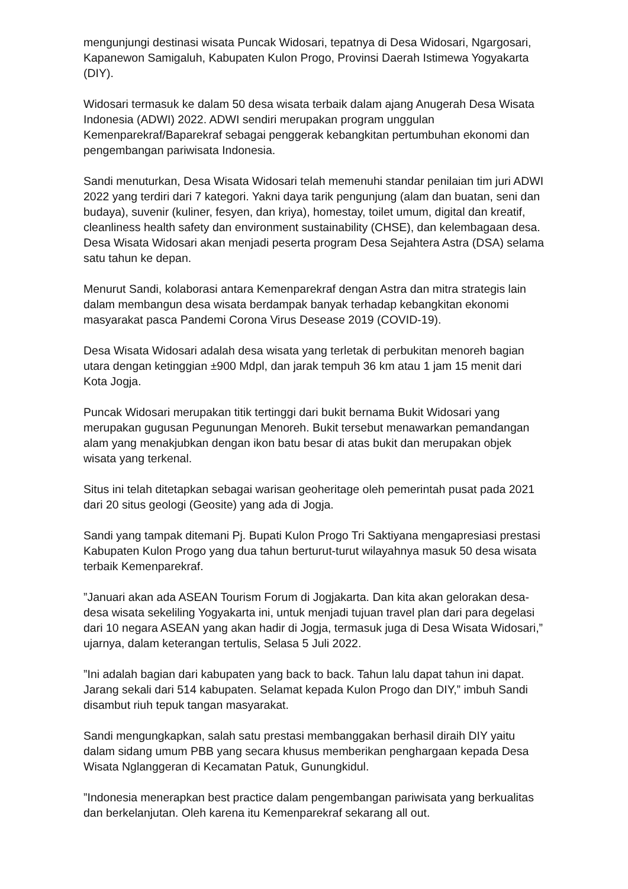mengunjungi destinasi wisata Puncak Widosari, tepatnya di Desa Widosari, Ngargosari, Kapanewon Samigaluh, Kabupaten Kulon Progo, Provinsi Daerah Istimewa Yogyakarta (DIY).
Widosari termasuk ke dalam 50 desa wisata terbaik dalam ajang Anugerah Desa Wisata Indonesia (ADWI) 2022. ADWI sendiri merupakan program unggulan Kemenparekraf/Baparekraf sebagai penggerak kebangkitan pertumbuhan ekonomi dan pengembangan pariwisata Indonesia.
Sandi menuturkan, Desa Wisata Widosari telah memenuhi standar penilaian tim juri ADWI 2022 yang terdiri dari 7 kategori. Yakni daya tarik pengunjung (alam dan buatan, seni dan budaya), suvenir (kuliner, fesyen, dan kriya), homestay, toilet umum, digital dan kreatif, cleanliness health safety dan environment sustainability (CHSE), dan kelembagaan desa. Desa Wisata Widosari akan menjadi peserta program Desa Sejahtera Astra (DSA) selama satu tahun ke depan.
Menurut Sandi, kolaborasi antara Kemenparekraf dengan Astra dan mitra strategis lain dalam membangun desa wisata berdampak banyak terhadap kebangkitan ekonomi masyarakat pasca Pandemi Corona Virus Desease 2019 (COVID-19).
Desa Wisata Widosari adalah desa wisata yang terletak di perbukitan menoreh bagian utara dengan ketinggian ±900 Mdpl, dan jarak tempuh 36 km atau 1 jam 15 menit dari Kota Jogja.
Puncak Widosari merupakan titik tertinggi dari bukit bernama Bukit Widosari yang merupakan gugusan Pegunungan Menoreh. Bukit tersebut menawarkan pemandangan alam yang menakjubkan dengan ikon batu besar di atas bukit dan merupakan objek wisata yang terkenal.
Situs ini telah ditetapkan sebagai warisan geoheritage oleh pemerintah pusat pada 2021 dari 20 situs geologi (Geosite) yang ada di Jogja.
Sandi yang tampak ditemani Pj. Bupati Kulon Progo Tri Saktiyana mengapresiasi prestasi Kabupaten Kulon Progo yang dua tahun berturut-turut wilayahnya masuk 50 desa wisata terbaik Kemenparekraf.
”Januari akan ada ASEAN Tourism Forum di Jogjakarta. Dan kita akan gelorakan desa-desa wisata sekeliling Yogyakarta ini, untuk menjadi tujuan travel plan dari para degelasi dari 10 negara ASEAN yang akan hadir di Jogja, termasuk juga di Desa Wisata Widosari,” ujarnya, dalam keterangan tertulis, Selasa 5 Juli 2022.
”Ini adalah bagian dari kabupaten yang back to back. Tahun lalu dapat tahun ini dapat. Jarang sekali dari 514 kabupaten. Selamat kepada Kulon Progo dan DIY,” imbuh Sandi disambut riuh tepuk tangan masyarakat.
Sandi mengungkapkan, salah satu prestasi membanggakan berhasil diraih DIY yaitu dalam sidang umum PBB yang secara khusus memberikan penghargaan kepada Desa Wisata Nglanggeran di Kecamatan Patuk, Gunungkidul.
”Indonesia menerapkan best practice dalam pengembangan pariwisata yang berkualitas dan berkelanjutan. Oleh karena itu Kemenparekraf sekarang all out.